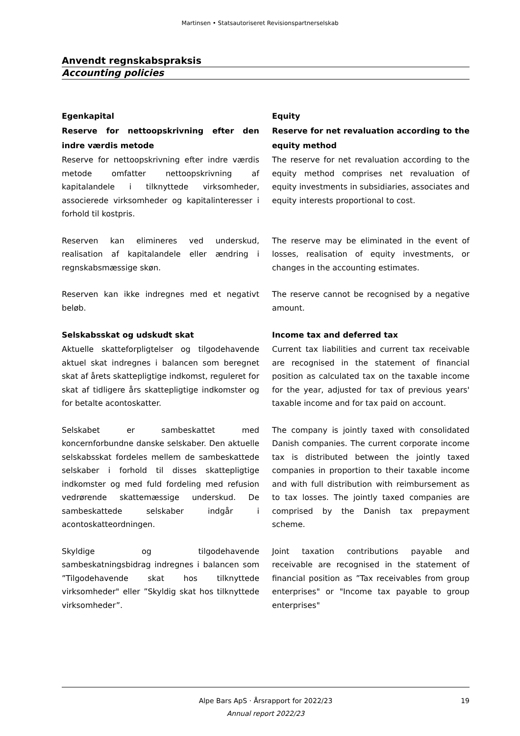Martinsen • Statsautoriseret Revisionspartnerselskab
Anvendt regnskabspraksis
Accounting policies
Egenkapital
Reserve for nettoopskrivning efter den indre værdis metode
Reserve for nettoopskrivning efter indre værdis metode omfatter nettoopskrivning af kapitalandele i tilknyttede virksomheder, associerede virksomheder og kapitalinteresser i forhold til kostpris.
Reserven kan elimineres ved underskud, realisation af kapitalandele eller ændring i regnskabsmæssige skøn.
Reserven kan ikke indregnes med et negativt beløb.
Selskabsskat og udskudt skat
Aktuelle skatteforpligtelser og tilgodehavende aktuel skat indregnes i balancen som beregnet skat af årets skattepligtige indkomst, reguleret for skat af tidligere års skattepligtige indkomster og for betalte acontoskatter.
Selskabet er sambeskattet med koncernforbundne danske selskaber. Den aktuelle selskabsskat fordeles mellem de sambeskattede selskaber i forhold til disses skattepligtige indkomster og med fuld fordeling med refusion vedrørende skattemæssige underskud. De sambeskattede selskaber indgår i acontoskatteordningen.
Skyldige og tilgodehavende sambeskatningsbidrag indregnes i balancen som ”Tilgodehavende skat hos tilknyttede virksomheder" eller ”Skyldig skat hos tilknyttede virksomheder”.
Equity
Reserve for net revaluation according to the equity method
The reserve for net revaluation according to the equity method comprises net revaluation of equity investments in subsidiaries, associates and equity interests proportional to cost.
The reserve may be eliminated in the event of losses, realisation of equity investments, or changes in the accounting estimates.
The reserve cannot be recognised by a negative amount.
Income tax and deferred tax
Current tax liabilities and current tax receivable are recognised in the statement of financial position as calculated tax on the taxable income for the year, adjusted for tax of previous years' taxable income and for tax paid on account.
The company is jointly taxed with consolidated Danish companies. The current corporate income tax is distributed between the jointly taxed companies in proportion to their taxable income and with full distribution with reimbursement as to tax losses. The jointly taxed companies are comprised by the Danish tax prepayment scheme.
Joint taxation contributions payable and receivable are recognised in the statement of financial position as ”Tax receivables from group enterprises" or "Income tax payable to group enterprises"
Alpe Bars ApS · Årsrapport for 2022/23
Annual report 2022/23
19